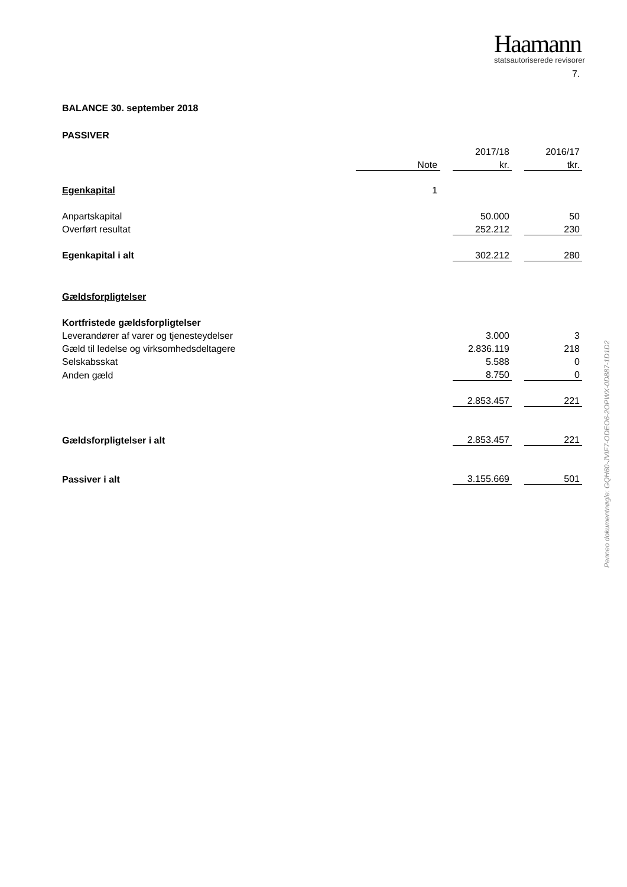Haamann
statsautoriserede revisorer
7.
Penneo dokumentnøgle: GQH60-JVIF7-ODEO6-2OPWX-0D887-1D1D2
BALANCE 30. september 2018
PASSIVER
| | | | | 2017/18 | | 2016/17 |
| --- | --- | --- | --- | --- | --- | --- |
| | | Note | | kr. | | tkr. |
| Egenkapital | | 1 | | | | |
| Anpartskapital | | | | 50.000 | | 50 |
| Overført resultat | | | | 252.212 | | 230 |
| Egenkapital i alt | | | | 302.212 | | 280 |
| Gældsforpligtelser | | | | | | |
| Kortfristede gældsforpligtelser | | | | | | |
| Leverandører af varer og tjenesteydelser | | | | 3.000 | | 3 |
| Gæld til ledelse og virksomhedsdeltagere | | | | 2.836.119 | | 218 |
| Selskabsskat | | | | 5.588 | | 0 |
| Anden gæld | | | | 8.750 | | 0 |
| | | | | 2.853.457 | | 221 |
| Gældsforpligtelser i alt | | | | 2.853.457 | | 221 |
| Passiver i alt | | | | 3.155.669 | | 501 |